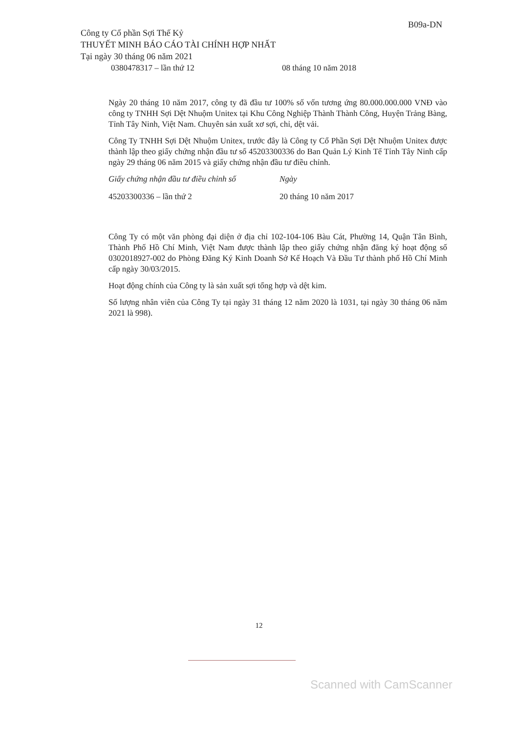B09a-DN
Công ty Cổ phần Sợi Thế Kỷ
THUYẾT MINH BÁO CÁO TÀI CHÍNH HỢP NHẤT
Tại ngày 30 tháng 06 năm 2021
0380478317 – lần thứ 12 08 tháng 10 năm 2018
Ngày 20 tháng 10 năm 2017, công ty đã đầu tư 100% số vốn tương ứng 80.000.000.000 VNĐ vào công ty TNHH Sợi Dệt Nhuộm Unitex tại Khu Công Nghiệp Thành Thành Công, Huyện Trảng Bàng, Tỉnh Tây Ninh, Việt Nam. Chuyên sản xuất xơ sợi, chỉ, dệt vải.
Công Ty TNHH Sợi Dệt Nhuộm Unitex, trước đây là Công ty Cổ Phần Sợi Dệt Nhuộm Unitex được thành lập theo giấy chứng nhận đầu tư số 45203300336 do Ban Quản Lý Kinh Tế Tỉnh Tây Ninh cấp ngày 29 tháng 06 năm 2015 và giấy chứng nhận đầu tư điều chỉnh.
Giấy chứng nhận đầu tư điều chỉnh số
Ngày
45203300336 – lần thứ 2 20 tháng 10 năm 2017
Công Ty có một văn phòng đại diện ở địa chỉ 102-104-106 Bàu Cát, Phường 14, Quận Tân Bình, Thành Phố Hồ Chí Minh, Việt Nam được thành lập theo giấy chứng nhận đăng ký hoạt động số 0302018927-002 do Phòng Đăng Ký Kinh Doanh Sở Kế Hoạch Và Đầu Tư thành phố Hồ Chí Minh cấp ngày 30/03/2015.
Hoạt động chính của Công ty là sản xuất sợi tổng hợp và dệt kim.
Số lượng nhân viên của Công Ty tại ngày 31 tháng 12 năm 2020 là 1031, tại ngày 30 tháng 06 năm 2021 là 998).
12
Scanned with CamScanner